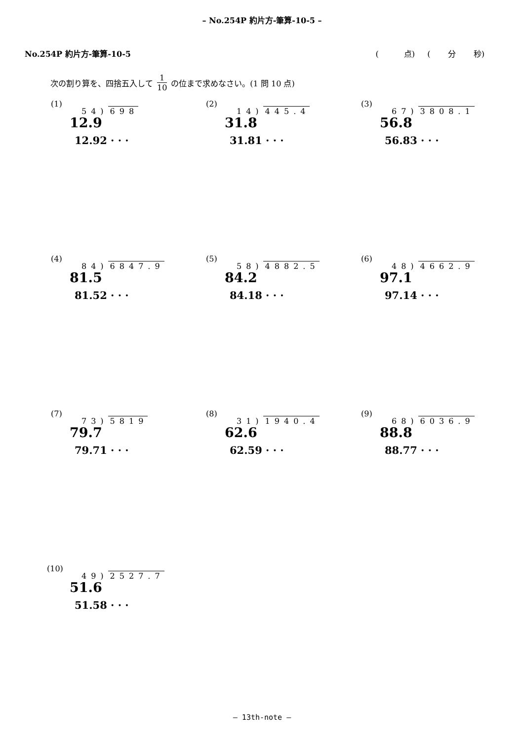– No.254P 約片方-筆算-10-5 –
No.254P 約片方-筆算-10-5 ( 点) ( 分 秒)
次の割り算を、四捨五入して 1 10 の位まで求めなさい。(1 問 10 点)
(1)
54) 698
12.9
12.92 · · ·
(2)
14) 445.4
31.8
31.81 · · ·
(3)
67) 3808.1
56.8
56.83 · · ·
(4)
84) 6847.9
81.5
81.52 · · ·
(5)
58) 4882.5
84.2
84.18 · · ·
(6)
48) 4662.9
97.1
97.14 · · ·
(7)
73) 5819
79.7
79.71 · · ·
(8)
31) 1940.4
62.6
62.59 · · ·
(9)
68) 6036.9
88.8
88.77 · · ·
(10)
49) 2527.7
51.6
51.58 · · ·
– 13th-note –